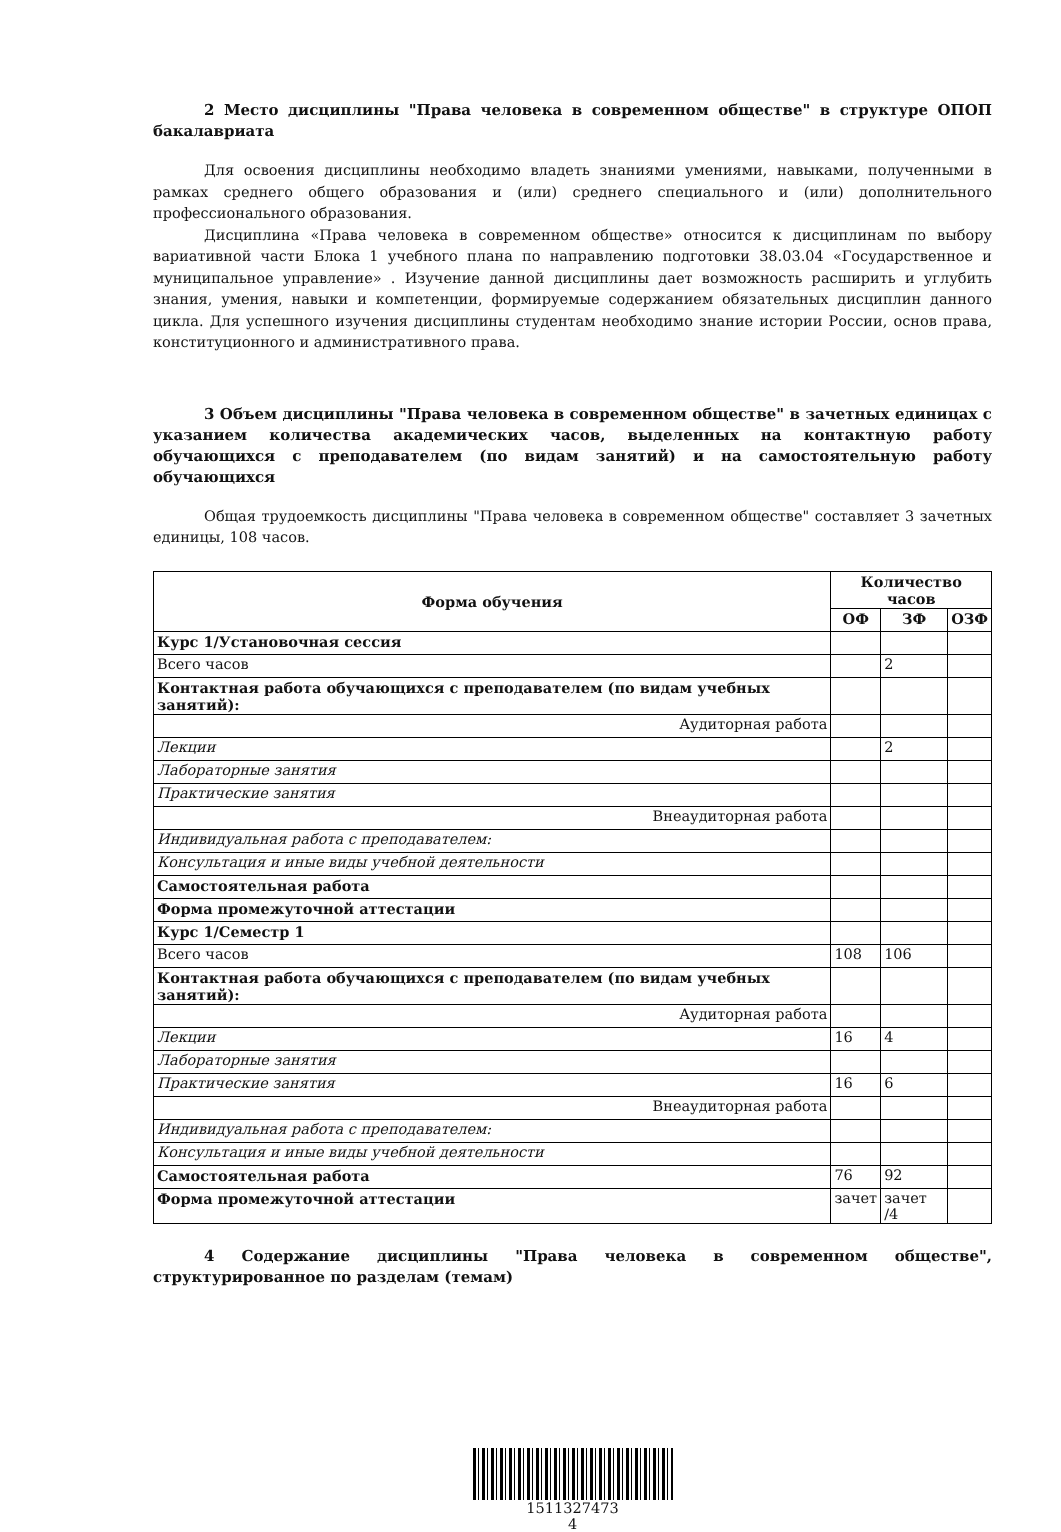2 Место дисциплины "Права человека в современном обществе" в структуре ОПОП бакалавриата
Для освоения дисциплины необходимо владеть знаниями умениями, навыками, полученными в рамках среднего общего образования и (или) среднего специального и (или) дополнительного профессионального образования.
Дисциплина «Права человека в современном обществе» относится к дисциплинам по выбору вариативной части Блока 1 учебного плана по направлению подготовки 38.03.04 «Государственное и муниципальное управление» . Изучение данной дисциплины дает возможность расширить и углубить знания, умения, навыки и компетенции, формируемые содержанием обязательных дисциплин данного цикла. Для успешного изучения дисциплины студентам необходимо знание истории России, основ права, конституционного и административного права.
3 Объем дисциплины "Права человека в современном обществе" в зачетных единицах с указанием количества академических часов, выделенных на контактную работу обучающихся с преподавателем (по видам занятий) и на самостоятельную работу обучающихся
Общая трудоемкость дисциплины "Права человека в современном обществе" составляет 3 зачетных единицы, 108 часов.
| Форма обучения | Количество часов | | |
| --- | --- | --- | --- |
| | ОФ | ЗФ | ОЗФ |
| Курс 1/Установочная сессия | | | |
| Всего часов | | 2 | |
| Контактная работа обучающихся с преподавателем (по видам учебных занятий): | | | |
| Аудиторная работа | | | |
| Лекции | | 2 | |
| Лабораторные занятия | | | |
| Практические занятия | | | |
| Внеаудиторная работа | | | |
| Индивидуальная работа с преподавателем: | | | |
| Консультация и иные виды учебной деятельности | | | |
| Самостоятельная работа | | | |
| Форма промежуточной аттестации | | | |
| Курс 1/Семестр 1 | | | |
| Всего часов | 108 | 106 | |
| Контактная работа обучающихся с преподавателем (по видам учебных занятий): | | | |
| Аудиторная работа | | | |
| Лекции | 16 | 4 | |
| Лабораторные занятия | | | |
| Практические занятия | 16 | 6 | |
| Внеаудиторная работа | | | |
| Индивидуальная работа с преподавателем: | | | |
| Консультация и иные виды учебной деятельности | | | |
| Самостоятельная работа | 76 | 92 | |
| Форма промежуточной аттестации | зачет | зачет /4 | |
4 Содержание дисциплины "Права человека в современном обществе", структурированное по разделам (темам)
1511327473
4